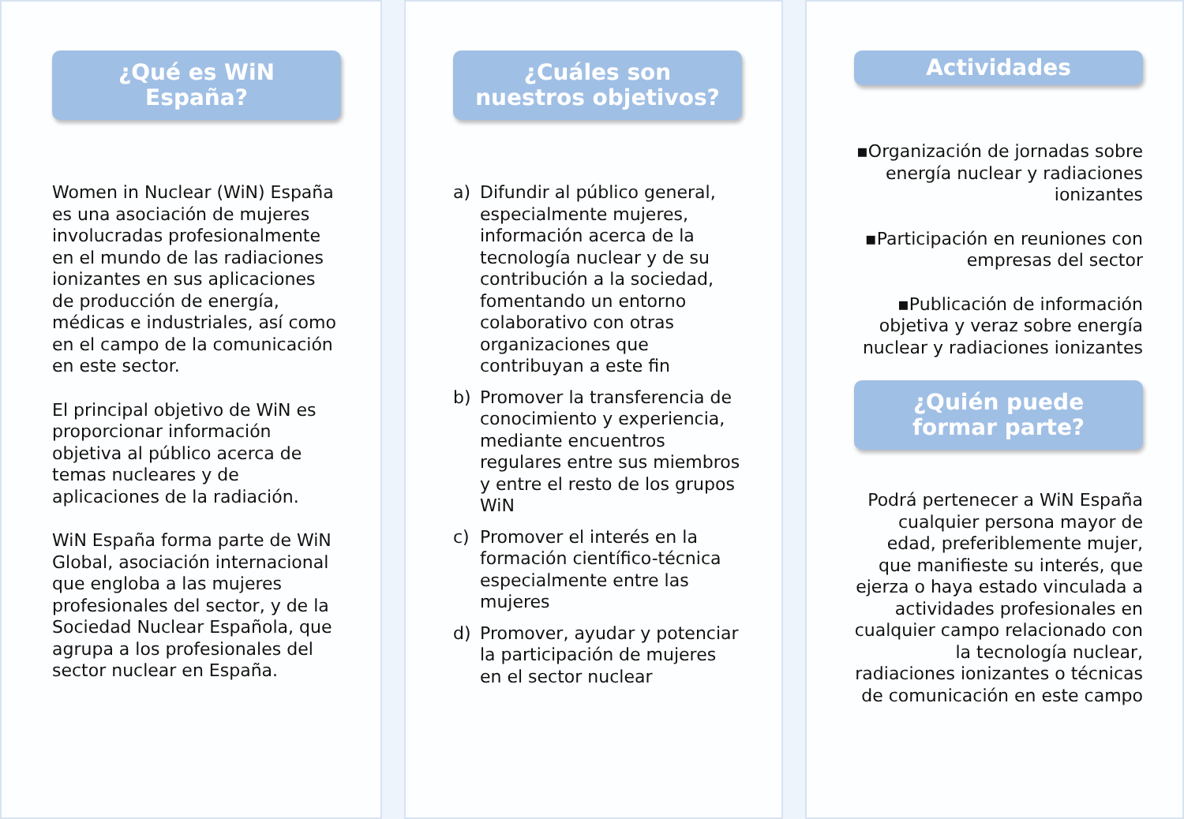¿Qué es WiN
España?
Women in Nuclear (WiN) España es una asociación de mujeres involucradas profesionalmente en el mundo de las radiaciones ionizantes en sus aplicaciones de producción de energía, médicas e industriales, así como en el campo de la comunicación en este sector.
El principal objetivo de WiN es proporcionar información objetiva al público acerca de temas nucleares y de aplicaciones de la radiación.
WiN España forma parte de WiN Global, asociación internacional que engloba a las mujeres profesionales del sector, y de la Sociedad Nuclear Española, que agrupa a los profesionales del sector nuclear en España.
¿Cuáles son
nuestros objetivos?
a) Difundir al público general, especialmente mujeres, información acerca de la tecnología nuclear y de su contribución a la sociedad, fomentando un entorno colaborativo con otras organizaciones que contribuyan a este fin
b) Promover la transferencia de conocimiento y experiencia, mediante encuentros regulares entre sus miembros y entre el resto de los grupos WiN
c) Promover el interés en la formación científico-técnica especialmente entre las mujeres
d) Promover, ayudar y potenciar la participación de mujeres en el sector nuclear
Actividades
▪Organización de jornadas sobre energía nuclear y radiaciones ionizantes
▪Participación en reuniones con empresas del sector
▪Publicación de información objetiva y veraz sobre energía nuclear y radiaciones ionizantes
¿Quién puede
formar parte?
Podrá pertenecer a WiN España cualquier persona mayor de edad, preferiblemente mujer, que manifieste su interés, que ejerza o haya estado vinculada a actividades profesionales en cualquier campo relacionado con la tecnología nuclear, radiaciones ionizantes o técnicas de comunicación en este campo